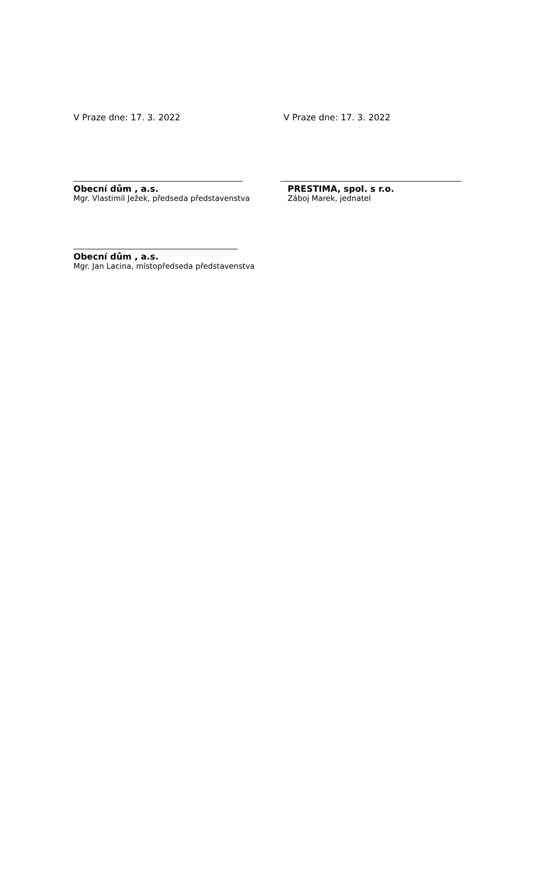V Praze dne: 17. 3. 2022 V Praze dne: 17. 3. 2022
Obecní dům , a.s.
Mgr. Vlastimil Ježek, předseda představenstva
PRESTIMA, spol. s r.o.
Záboj Marek, jednatel
Obecní dům , a.s.
Mgr. Jan Lacina, místopředseda představenstva